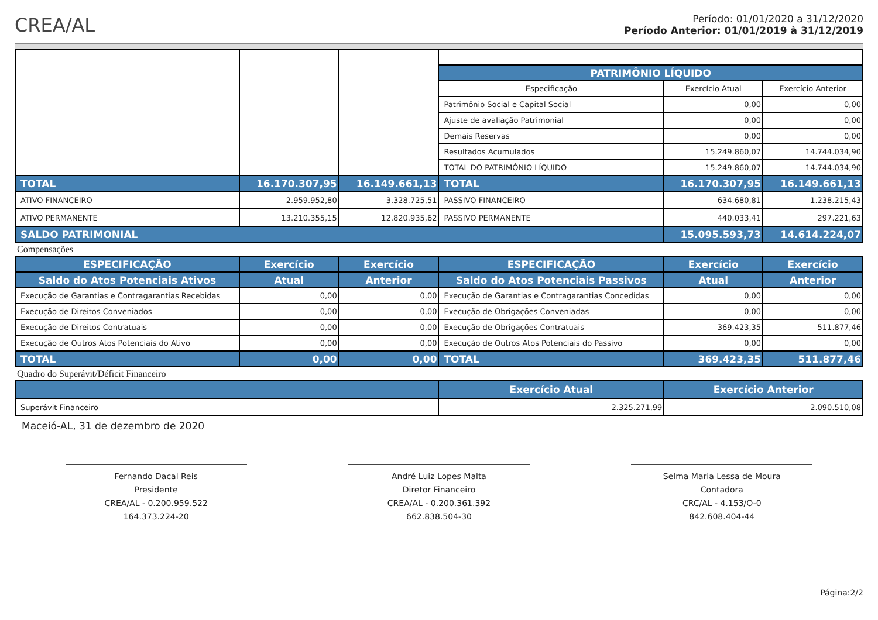CREA/AL
Período: 01/01/2020 a 31/12/2020
Período Anterior: 01/01/2019 à 31/12/2019
| | | | PATRIMÔNIO LÍQUIDO | | |
| --- | --- | --- | --- | --- | --- |
| | | | Especificação | Exercício Atual | Exercício Anterior |
| | | | Patrimônio Social e Capital Social | 0,00 | 0,00 |
| | | | Ajuste de avaliação Patrimonial | 0,00 | 0,00 |
| | | | Demais Reservas | 0,00 | 0,00 |
| | | | Resultados Acumulados | 15.249.860,07 | 14.744.034,90 |
| | | | TOTAL DO PATRIMÔNIO LÍQUIDO | 15.249.860,07 | 14.744.034,90 |
| TOTAL | 16.170.307,95 | 16.149.661,13 | TOTAL | 16.170.307,95 | 16.149.661,13 |
| ATIVO FINANCEIRO | 2.959.952,80 | 3.328.725,51 | PASSIVO FINANCEIRO | 634.680,81 | 1.238.215,43 |
| ATIVO PERMANENTE | 13.210.355,15 | 12.820.935,62 | PASSIVO PERMANENTE | 440.033,41 | 297.221,63 |
| SALDO PATRIMONIAL | | | | 15.095.593,73 | 14.614.224,07 |
Compensações
| ESPECIFICAÇÃO | Exercício | Exercício | ESPECIFICAÇÃO | Exercício | Exercício |
| --- | --- | --- | --- | --- | --- |
| Saldo do Atos Potenciais Ativos | Atual | Anterior | Saldo do Atos Potenciais Passivos | Atual | Anterior |
| Execução de Garantias e Contragarantias Recebidas | 0,00 | 0,00 | Execução de Garantias e Contragarantias Concedidas | 0,00 | 0,00 |
| Execução de Direitos Conveniados | 0,00 | 0,00 | Execução de Obrigações Conveniadas | 0,00 | 0,00 |
| Execução de Direitos Contratuais | 0,00 | 0,00 | Execução de Obrigações Contratuais | 369.423,35 | 511.877,46 |
| Execução de Outros Atos Potenciais do Ativo | 0,00 | 0,00 | Execução de Outros Atos Potenciais do Passivo | 0,00 | 0,00 |
| TOTAL | 0,00 | 0,00 | TOTAL | 369.423,35 | 511.877,46 |
Quadro do Superávit/Déficit Financeiro
| | Exercício Atual | Exercício Anterior |
| --- | --- | --- |
| Superávit Financeiro | 2.325.271,99 | 2.090.510,08 |
Maceió-AL, 31 de dezembro de 2020
Fernando Dacal Reis
Presidente
CREA/AL - 0.200.959.522
164.373.224-20
André Luiz Lopes Malta
Diretor Financeiro
CREA/AL - 0.200.361.392
662.838.504-30
Selma Maria Lessa de Moura
Contadora
CRC/AL - 4.153/O-0
842.608.404-44
Página:2/2